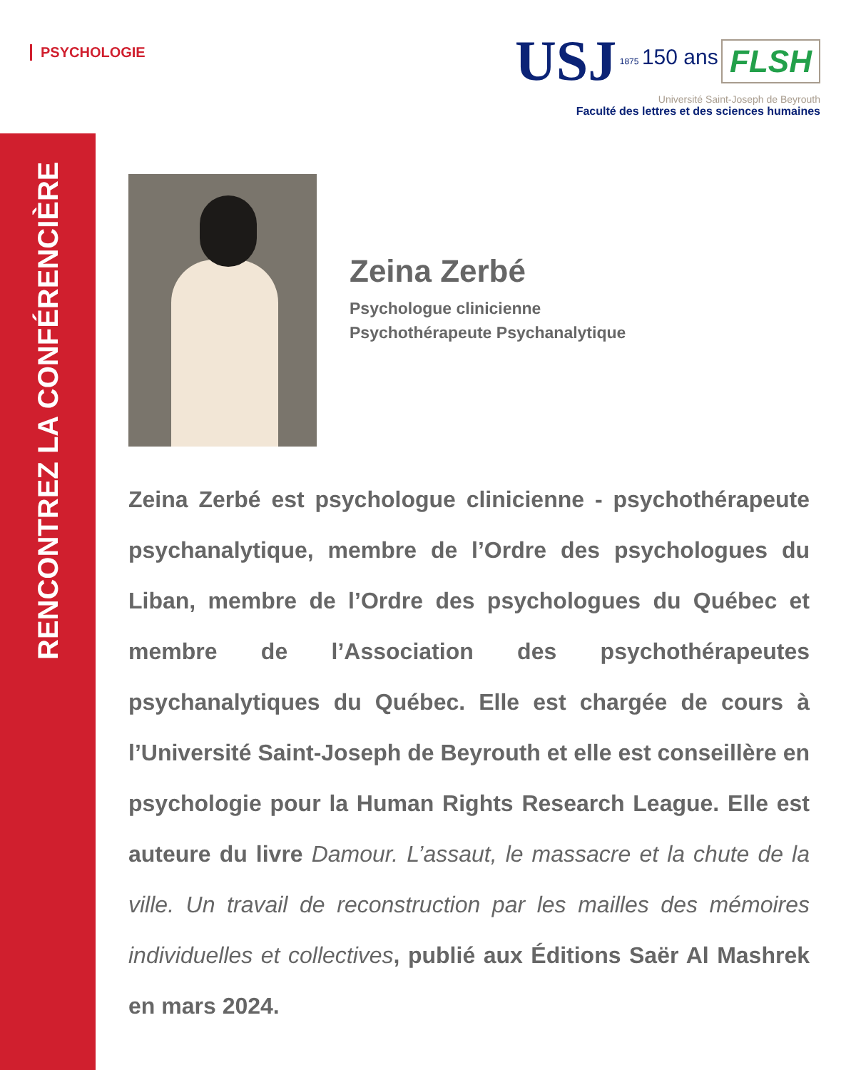PSYCHOLOGIE
USJ 1875 150 ans FLSH
Université Saint-Joseph de Beyrouth
Faculté des lettres et des sciences humaines
RENCONTREZ LA CONFÉRENCIÈRE
Zeina Zerbé
Psychologue clinicienne
Psychothérapeute Psychanalytique
Zeina Zerbé est psychologue clinicienne - psychothérapeute psychanalytique, membre de l’Ordre des psychologues du Liban, membre de l’Ordre des psychologues du Québec et membre de l’Association des psychothérapeutes psychanalytiques du Québec. Elle est chargée de cours à l’Université Saint-Joseph de Beyrouth et elle est conseillère en psychologie pour la Human Rights Research League. Elle est auteure du livre Damour. L’assaut, le massacre et la chute de la ville. Un travail de reconstruction par les mailles des mémoires individuelles et collectives, publié aux Éditions Saër Al Mashrek en mars 2024.